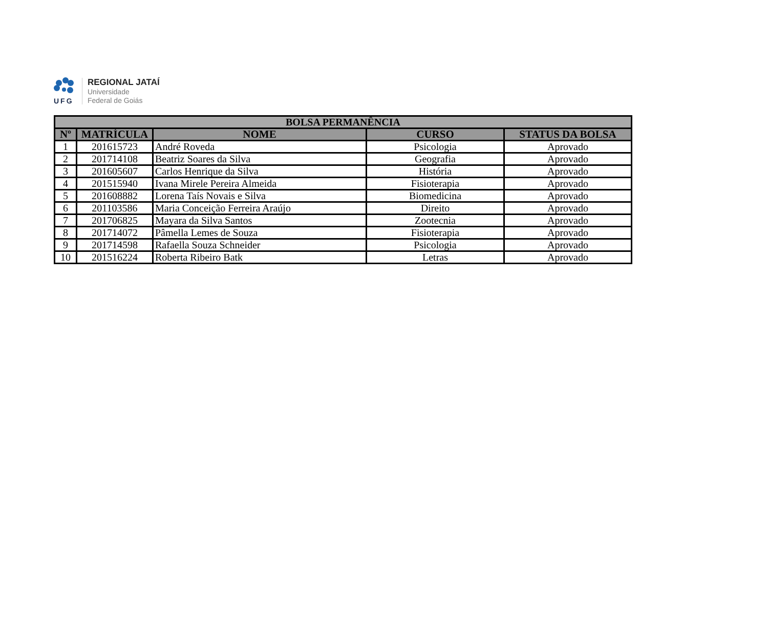UFG
REGIONAL JATAÍ
Universidade
Federal de Goiás
| BOLSA PERMANÊNCIA | | | | |
| --- | --- | --- | --- | --- |
| Nº | MATRÍCULA | NOME | CURSO | STATUS DA BOLSA |
| 1 | 201615723 | André Roveda | Psicologia | Aprovado |
| 2 | 201714108 | Beatriz Soares da Silva | Geografia | Aprovado |
| 3 | 201605607 | Carlos Henrique da Silva | História | Aprovado |
| 4 | 201515940 | Ivana Mirele Pereira Almeida | Fisioterapia | Aprovado |
| 5 | 201608882 | Lorena Taís Novais e Silva | Biomedicina | Aprovado |
| 6 | 201103586 | Maria Conceição Ferreira Araújo | Direito | Aprovado |
| 7 | 201706825 | Mayara da Silva Santos | Zootecnia | Aprovado |
| 8 | 201714072 | Pâmella Lemes de Souza | Fisioterapia | Aprovado |
| 9 | 201714598 | Rafaella Souza Schneider | Psicologia | Aprovado |
| 10 | 201516224 | Roberta Ribeiro Batk | Letras | Aprovado |